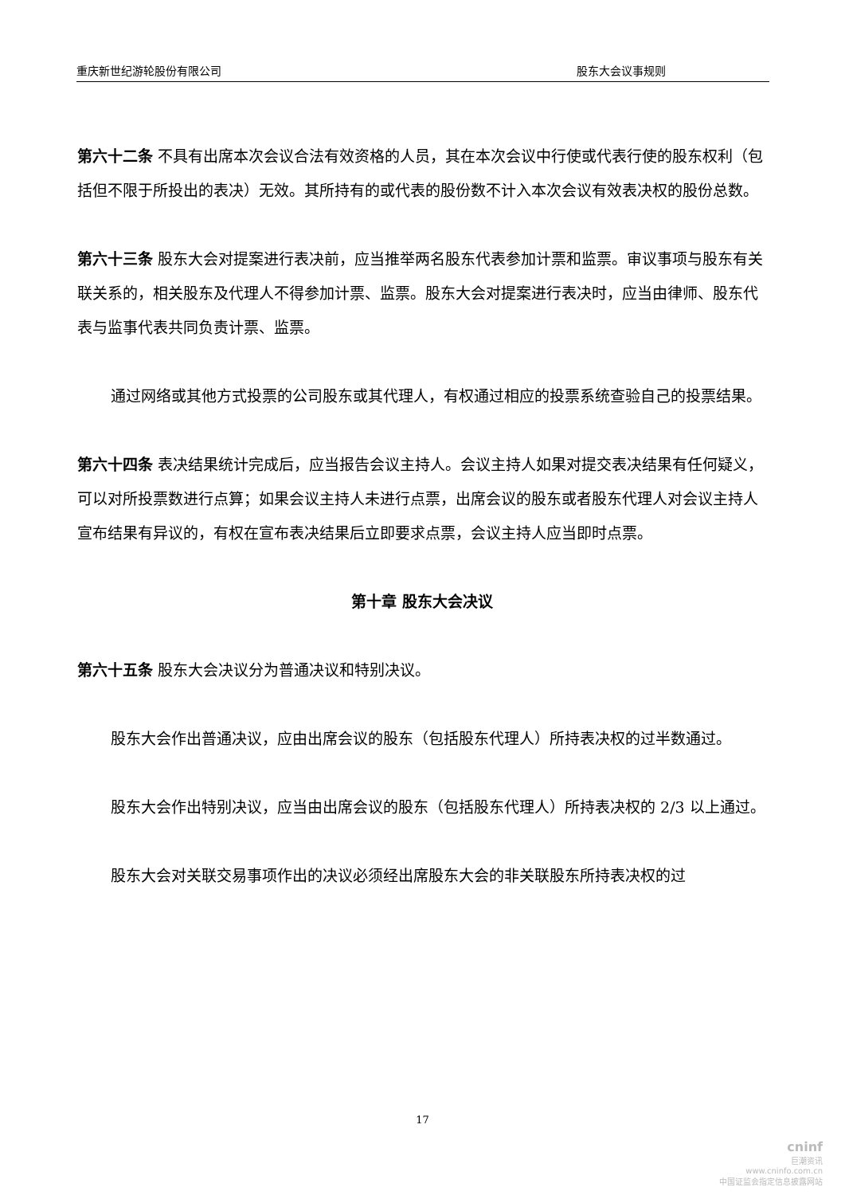重庆新世纪游轮股份有限公司 股东大会议事规则
第六十二条 不具有出席本次会议合法有效资格的人员，其在本次会议中行使或代表行使的股东权利（包括但不限于所投出的表决）无效。其所持有的或代表的股份数不计入本次会议有效表决权的股份总数。
第六十三条 股东大会对提案进行表决前，应当推举两名股东代表参加计票和监票。审议事项与股东有关联关系的，相关股东及代理人不得参加计票、监票。股东大会对提案进行表决时，应当由律师、股东代表与监事代表共同负责计票、监票。
通过网络或其他方式投票的公司股东或其代理人，有权通过相应的投票系统查验自己的投票结果。
第六十四条 表决结果统计完成后，应当报告会议主持人。会议主持人如果对提交表决结果有任何疑义，可以对所投票数进行点算；如果会议主持人未进行点票，出席会议的股东或者股东代理人对会议主持人宣布结果有异议的，有权在宣布表决结果后立即要求点票，会议主持人应当即时点票。
第十章 股东大会决议
第六十五条 股东大会决议分为普通决议和特别决议。
股东大会作出普通决议，应由出席会议的股东（包括股东代理人）所持表决权的过半数通过。
股东大会作出特别决议，应当由出席会议的股东（包括股东代理人）所持表决权的 2/3 以上通过。
股东大会对关联交易事项作出的决议必须经出席股东大会的非关联股东所持表决权的过
17
cninf
巨潮资讯
www.cninfo.com.cn
中国证监会指定信息披露网站